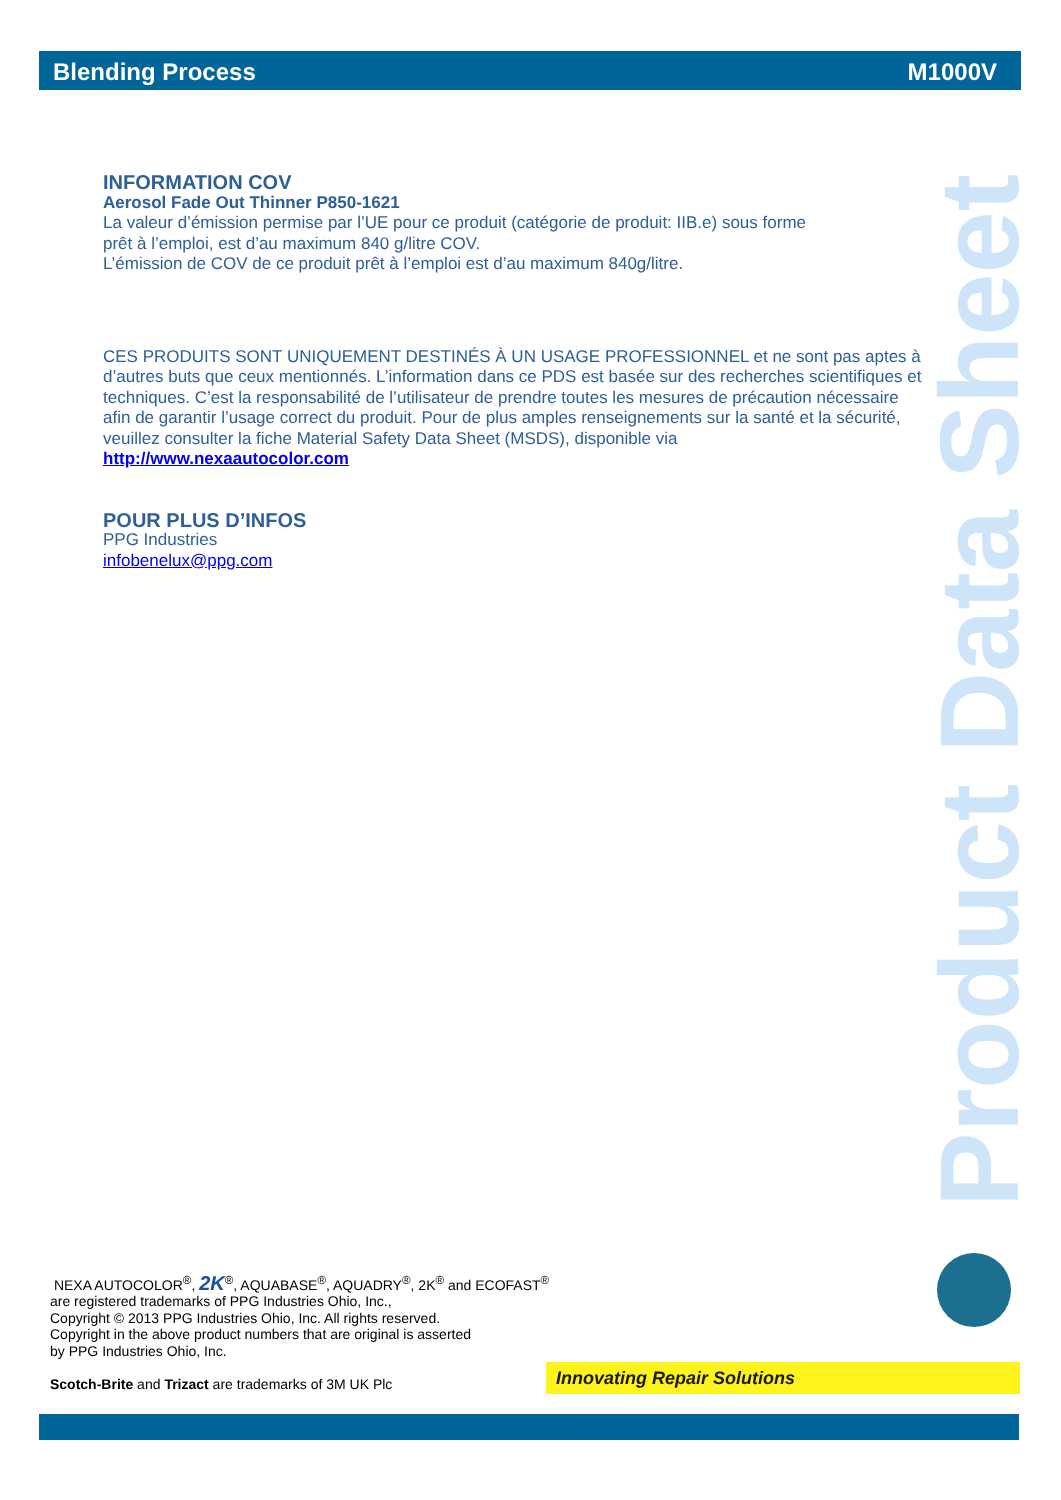Blending Process M1000V
Product Data Sheet
INFORMATION COV
Aerosol Fade Out Thinner P850-1621
La valeur d’émission permise par l’UE pour ce produit (catégorie de produit: IIB.e) sous forme
prêt à l’emploi, est d’au maximum 840 g/litre COV.
L’émission de COV de ce produit prêt à l’emploi est d’au maximum 840g/litre.
CES PRODUITS SONT UNIQUEMENT DESTINÉS À UN USAGE PROFESSIONNEL et ne sont pas aptes à d’autres buts que ceux mentionnés. L’information dans ce PDS est basée sur des recherches scientifiques et techniques. C’est la responsabilité de l’utilisateur de prendre toutes les mesures de précaution nécessaire afin de garantir l’usage correct du produit. Pour de plus amples renseignements sur la santé et la sécurité, veuillez consulter la fiche Material Safety Data Sheet (MSDS), disponible via
http://www.nexaautocolor.com
POUR PLUS D’INFOS
PPG Industries
infobenelux@ppg.com
NEXA AUTOCOLOR<sup>®</sup>, 2K<sup>®</sup>, AQUABASE<sup>®</sup>, AQUADRY<sup>®</sup>, 2K<sup>®</sup> and ECOFAST<sup>®</sup>
are registered trademarks of PPG Industries Ohio, Inc.,
Copyright © 2013 PPG Industries Ohio, Inc. All rights reserved.
Copyright in the above product numbers that are original is asserted
by PPG Industries Ohio, Inc.
Scotch-Brite and Trizact are trademarks of 3M UK Plc
Innovating Repair Solutions